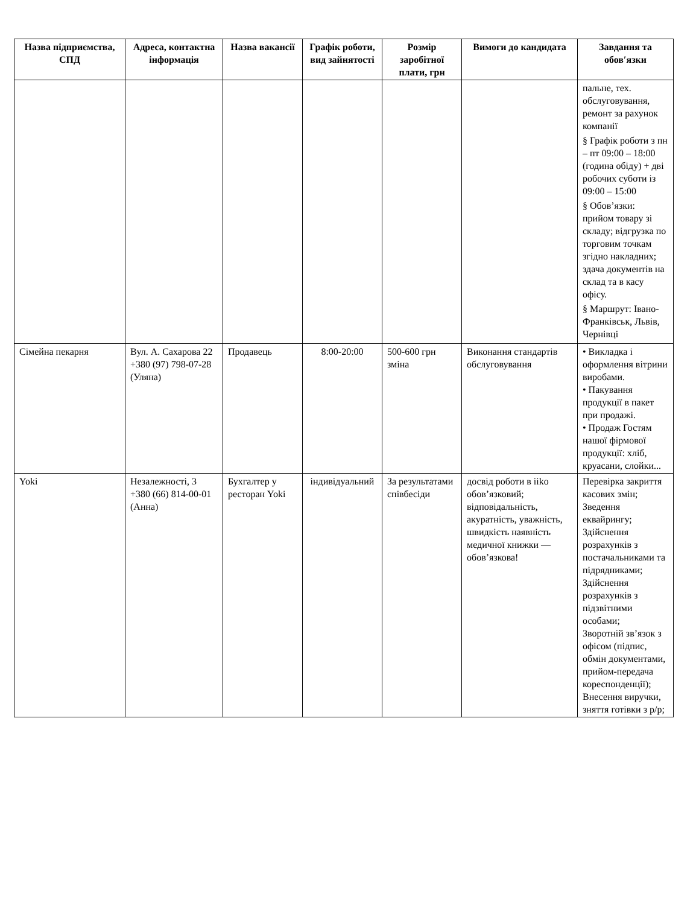| Назва підприємства, СПД | Адреса, контактна інформація | Назва вакансії | Графік роботи, вид зайнятості | Розмір заробітної плати, грн | Вимоги до кандидата | Завдання та обов′язки |
| --- | --- | --- | --- | --- | --- | --- |
| | | | | | | пальне, тех. обслуговування, ремонт за рахунок компанії § Графік роботи з пн – пт 09:00 – 18:00 (година обіду) + дві робочих суботи із 09:00 – 15:00 § Обов’язки: прийом товару зі складу; відгрузка по торговим точкам згідно накладних; здача документів на склад та в касу офісу. § Маршрут: Івано-Франківськ, Львів, Чернівці |
| Сімейна пекарня | Вул. А. Сахарова 22 +380 (97) 798-07-28 (Уляна) | Продавець | 8:00-20:00 | 500-600 грн зміна | Виконання стандартів обслуговування | • Викладка і оформлення вітрини виробами. • Пакування продукції в пакет при продажі. • Продаж Гостям нашої фірмової продукції: хліб, круасани, слойки... |
| Yoki | Незалежності, 3 +380 (66) 814-00-01 (Анна) | Бухгалтер у ресторан Yoki | індивідуальний | За результатами співбесіди | досвід роботи в iiko обов’язковий; відповідальність, акуратність, уважність, швидкість наявність медичної книжки — обов’язкова! | Перевірка закриття касових змін; Зведення еквайрингу; Здійснення розрахунків з постачальниками та підрядниками; Здійснення розрахунків з підзвітними особами; Зворотній зв’язок з офісом (підпис, обмін документами, прийом-передача кореспонденції); Внесення виручки, зняття готівки з р/р; |